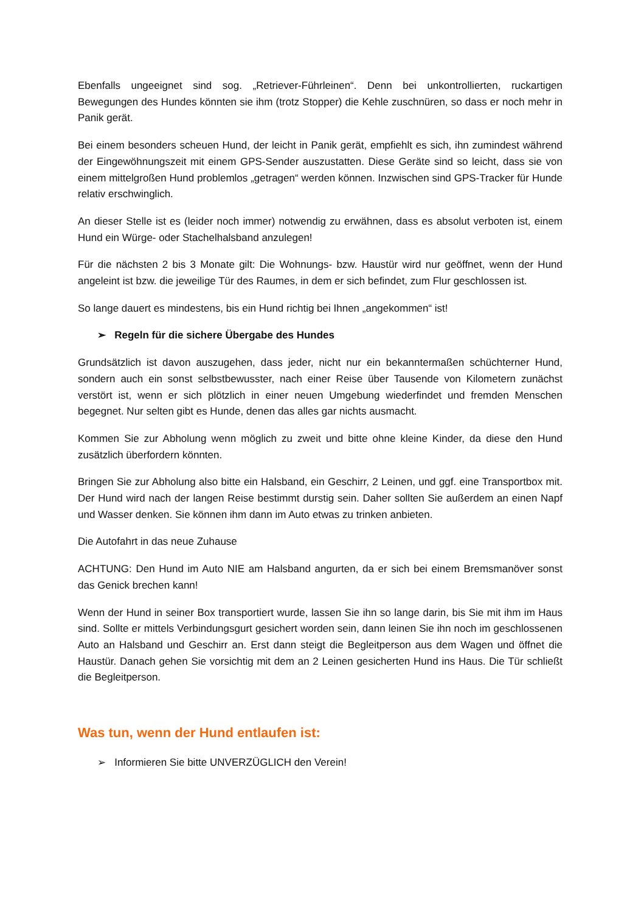Ebenfalls ungeeignet sind sog. „Retriever-Führleinen“. Denn bei unkontrollierten, ruckartigen Bewegungen des Hundes könnten sie ihm (trotz Stopper) die Kehle zuschnüren, so dass er noch mehr in Panik gerät.
Bei einem besonders scheuen Hund, der leicht in Panik gerät, empfiehlt es sich, ihn zumindest während der Eingewöhnungszeit mit einem GPS-Sender auszustatten. Diese Geräte sind so leicht, dass sie von einem mittelgroßen Hund problemlos „getragen“ werden können. Inzwischen sind GPS-Tracker für Hunde relativ erschwinglich.
An dieser Stelle ist es (leider noch immer) notwendig zu erwähnen, dass es absolut verboten ist, einem Hund ein Würge- oder Stachelhalsband anzulegen!
Für die nächsten 2 bis 3 Monate gilt: Die Wohnungs- bzw. Haustür wird nur geöffnet, wenn der Hund angeleint ist bzw. die jeweilige Tür des Raumes, in dem er sich befindet, zum Flur geschlossen ist.
So lange dauert es mindestens, bis ein Hund richtig bei Ihnen „angekommen“ ist!
➢ Regeln für die sichere Übergabe des Hundes
Grundsätzlich ist davon auszugehen, dass jeder, nicht nur ein bekanntermaßen schüchterner Hund, sondern auch ein sonst selbstbewusster, nach einer Reise über Tausende von Kilometern zunächst verstört ist, wenn er sich plötzlich in einer neuen Umgebung wiederfindet und fremden Menschen begegnet. Nur selten gibt es Hunde, denen das alles gar nichts ausmacht.
Kommen Sie zur Abholung wenn möglich zu zweit und bitte ohne kleine Kinder, da diese den Hund zusätzlich überfordern könnten.
Bringen Sie zur Abholung also bitte ein Halsband, ein Geschirr, 2 Leinen, und ggf. eine Transportbox mit. Der Hund wird nach der langen Reise bestimmt durstig sein. Daher sollten Sie außerdem an einen Napf und Wasser denken. Sie können ihm dann im Auto etwas zu trinken anbieten.
Die Autofahrt in das neue Zuhause
ACHTUNG: Den Hund im Auto NIE am Halsband angurten, da er sich bei einem Bremsmanöver sonst das Genick brechen kann!
Wenn der Hund in seiner Box transportiert wurde, lassen Sie ihn so lange darin, bis Sie mit ihm im Haus sind. Sollte er mittels Verbindungsgurt gesichert worden sein, dann leinen Sie ihn noch im geschlossenen Auto an Halsband und Geschirr an. Erst dann steigt die Begleitperson aus dem Wagen und öffnet die Haustür. Danach gehen Sie vorsichtig mit dem an 2 Leinen gesicherten Hund ins Haus. Die Tür schließt die Begleitperson.
Was tun, wenn der Hund entlaufen ist:
➢ Informieren Sie bitte UNVERZÜGLICH den Verein!